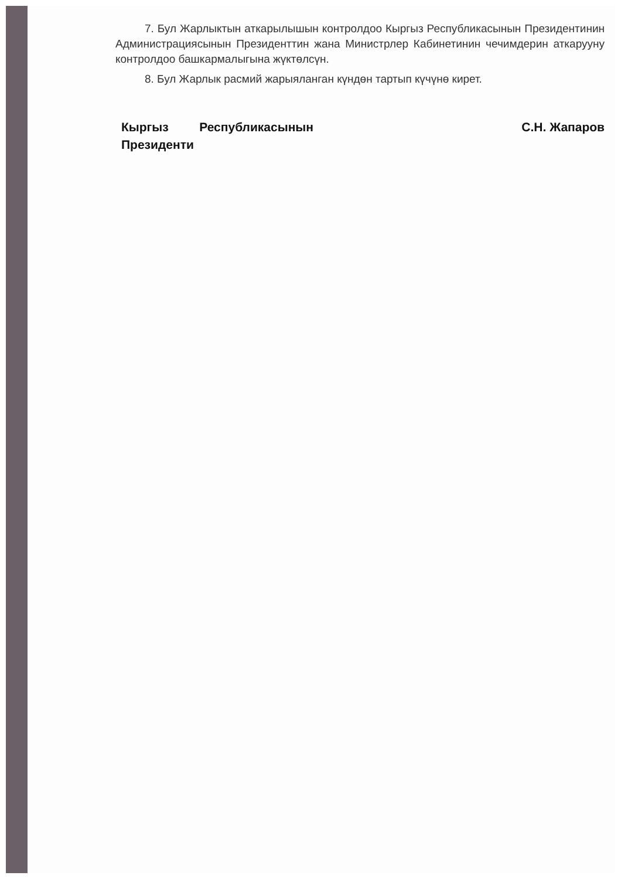7. Бул Жарлыктын аткарылышын контролдоо Кыргыз Республикасынын Президентинин Администрациясынын Президенттин жана Министрлер Кабинетинин чечимдерин аткарууну контролдоо башкармалыгына жүктөлсүн.
8. Бул Жарлык расмий жарыяланган күндөн тартып күчүнө кирет.
Кыргыз Республикасынын Президенти
С.Н. Жапаров